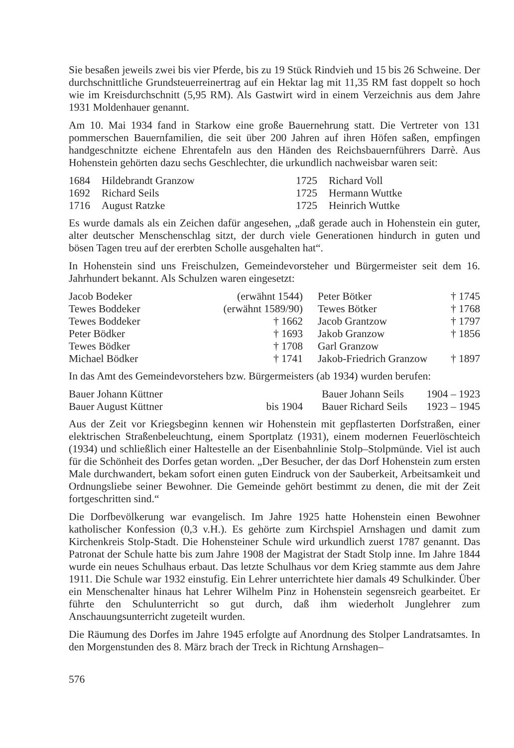Sie besaßen jeweils zwei bis vier Pferde, bis zu 19 Stück Rindvieh und 15 bis 26 Schweine. Der durchschnittliche Grundsteuerreinertrag auf ein Hektar lag mit 11,35 RM fast doppelt so hoch wie im Kreisdurchschnitt (5,95 RM). Als Gastwirt wird in einem Verzeichnis aus dem Jahre 1931 Moldenhauer genannt.
Am 10. Mai 1934 fand in Starkow eine große Bauernehrung statt. Die Vertreter von 131 pommerschen Bauernfamilien, die seit über 200 Jahren auf ihren Höfen saßen, empfingen handgeschnitzte eichene Ehrentafeln aus den Händen des Reichsbauernführers Darrè. Aus Hohenstein gehörten dazu sechs Geschlechter, die urkundlich nachweisbar waren seit:
| 1684 | Hildebrandt Granzow | 1725 | Richard Voll |
| 1692 | Richard Seils | 1725 | Hermann Wuttke |
| 1716 | August Ratzke | 1725 | Heinrich Wuttke |
Es wurde damals als ein Zeichen dafür angesehen, „daß gerade auch in Hohenstein ein guter, alter deutscher Menschenschlag sitzt, der durch viele Generationen hindurch in guten und bösen Tagen treu auf der ererbten Scholle ausgehalten hat“.
In Hohenstein sind uns Freischulzen, Gemeindevorsteher und Bürgermeister seit dem 16. Jahrhundert bekannt. Als Schulzen waren eingesetzt:
| Jacob Bodeker | (erwähnt 1544) | Peter Bötker | † 1745 |
| Tewes Boddeker | (erwähnt 1589/90) | Tewes Bötker | † 1768 |
| Tewes Boddeker | † 1662 | Jacob Grantzow | † 1797 |
| Peter Bödker | † 1693 | Jakob Granzow | † 1856 |
| Tewes Bödker | † 1708 | Garl Granzow | |
| Michael Bödker | † 1741 | Jakob-Friedrich Granzow | † 1897 |
In das Amt des Gemeindevorstehers bzw. Bürgermeisters (ab 1934) wurden berufen:
| Bauer Johann Küttner | | Bauer Johann Seils | 1904 – 1923 |
| Bauer August Küttner | bis 1904 | Bauer Richard Seils | 1923 – 1945 |
Aus der Zeit vor Kriegsbeginn kennen wir Hohenstein mit gepflasterten Dorfstraßen, einer elektrischen Straßenbeleuchtung, einem Sportplatz (1931), einem modernen Feuerlöschteich (1934) und schließlich einer Haltestelle an der Eisenbahnlinie Stolp–Stolpmünde. Viel ist auch für die Schönheit des Dorfes getan worden. „Der Besucher, der das Dorf Hohenstein zum ersten Male durchwandert, bekam sofort einen guten Eindruck von der Sauberkeit, Arbeitsamkeit und Ordnungsliebe seiner Bewohner. Die Gemeinde gehört bestimmt zu denen, die mit der Zeit fortgeschritten sind.“
Die Dorfbevölkerung war evangelisch. Im Jahre 1925 hatte Hohenstein einen Bewohner katholischer Konfession (0,3 v.H.). Es gehörte zum Kirchspiel Arnshagen und damit zum Kirchenkreis Stolp-Stadt. Die Hohensteiner Schule wird urkundlich zuerst 1787 genannt. Das Patronat der Schule hatte bis zum Jahre 1908 der Magistrat der Stadt Stolp inne. Im Jahre 1844 wurde ein neues Schulhaus erbaut. Das letzte Schulhaus vor dem Krieg stammte aus dem Jahre 1911. Die Schule war 1932 einstufig. Ein Lehrer unterrichtete hier damals 49 Schulkinder. Über ein Menschenalter hinaus hat Lehrer Wilhelm Pinz in Hohenstein segensreich gearbeitet. Er führte den Schulunterricht so gut durch, daß ihm wiederholt Junglehrer zum Anschauungsunterricht zugeteilt wurden.
Die Räumung des Dorfes im Jahre 1945 erfolgte auf Anordnung des Stolper Landratsamtes. In den Morgenstunden des 8. März brach der Treck in Richtung Arnshagen–
576